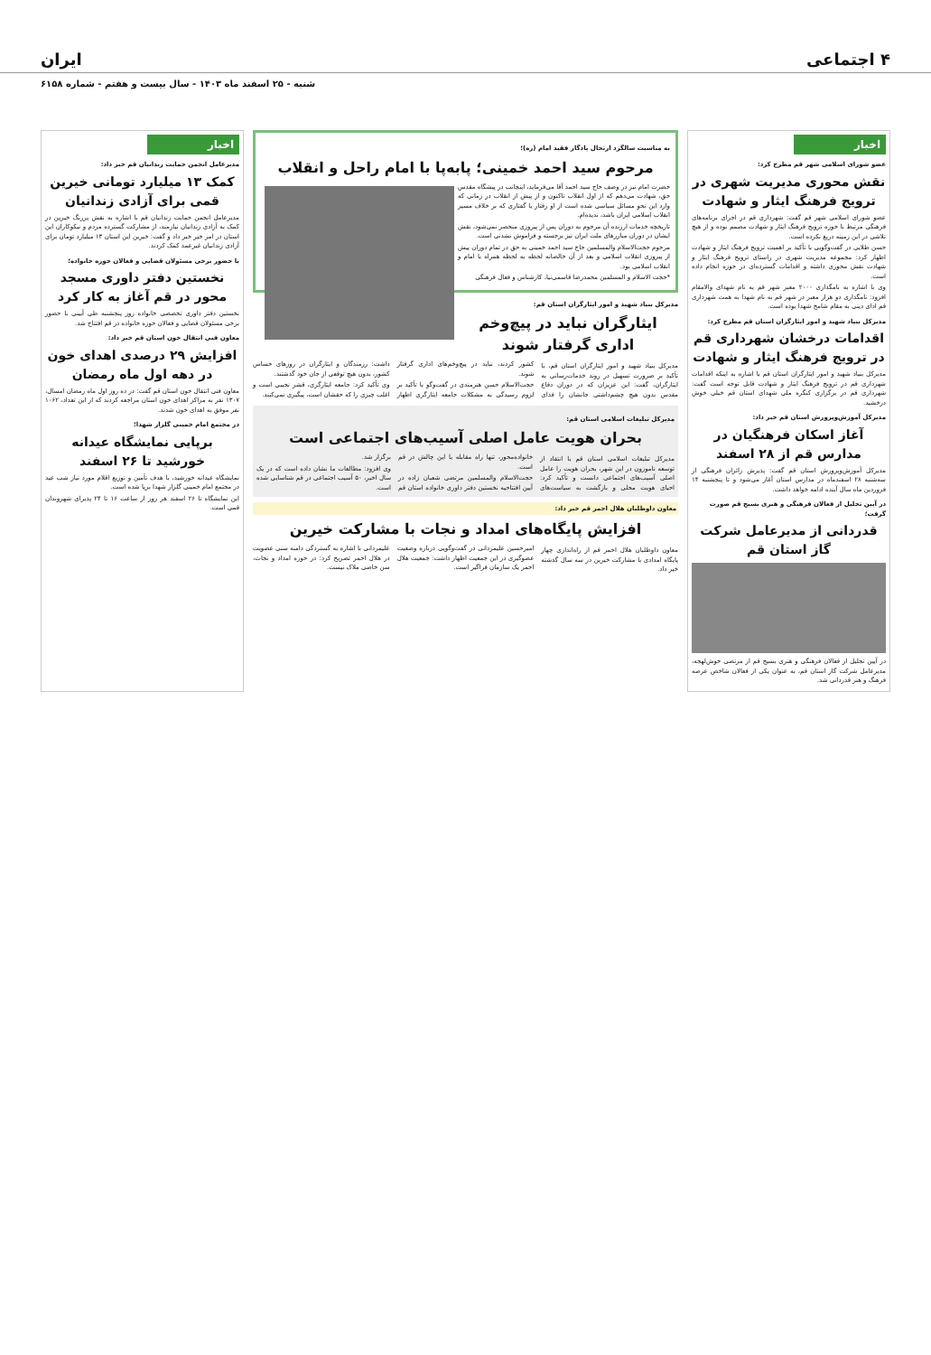۴ اجتماعی ایران
شنبه - ۲۵ اسفند ماه ۱۴۰۳ - سال بیست و هفتم - شماره ۶۱۵۸
اخبار
عضو شورای اسلامی شهر قم مطرح کرد:
نقش محوری مدیریت شهری در ترویج فرهنگ ایثار و شهادت
عضو شورای اسلامی شهر قم گفت: شهرداری قم در اجرای برنامه‌های فرهنگی مرتبط با حوزه ترویج فرهنگ ایثار و شهادت مصمم بوده و از هیچ تلاشی در این زمینه دریغ نکرده است.
حسن طلایی در گفت‌وگویی با تأکید بر اهمیت ترویج فرهنگ ایثار و شهادت اظهار کرد: مجموعه مدیریت شهری در راستای ترویج فرهنگ ایثار و شهادت نقش محوری داشته و اقدامات گسترده‌ای در حوزه انجام داده است.
وی با اشاره به نامگذاری ۲۰۰۰ معبر شهر قم به نام شهدای والامقام افزود: نامگذاری دو هزار معبر در شهر قم به نام شهدا به همت شهرداری قم ادای دینی به مقام شامخ شهدا بوده است.
مدیرکل بنیاد شهید و امور ایثارگران استان قم مطرح کرد:
اقدامات درخشان شهرداری قم در ترویج فرهنگ ایثار و شهادت
مدیرکل بنیاد شهید و امور ایثارگران استان قم با اشاره به اینکه اقدامات شهرداری قم در ترویج فرهنگ ایثار و شهادت قابل توجه است گفت: شهرداری قم در برگزاری کنگره ملی شهدای استان قم خیلی خوش درخشید.
مدیرکل آموزش‌وپرورش استان قم خبر داد:
آغاز اسکان فرهنگیان در مدارس قم از ۲۸ اسفند
مدیرکل آموزش‌وپرورش استان قم گفت: پذیرش زائران فرهنگی از سه‌شنبه ۲۸ اسفندماه در مدارس استان آغاز می‌شود و تا پنجشنبه ۱۴ فروردین ماه سال آینده ادامه خواهد داشت.
در آیین تجلیل از فعالان فرهنگی و هنری بسیج قم صورت گرفت؛
قدردانی از مدیرعامل شرکت گاز استان قم
در آیین تجلیل از فعالان فرهنگی و هنری بسیج قم از مرتضی خوش‌لهجه، مدیرعامل شرکت گاز استان قم، به عنوان یکی از فعالان شاخص عرصه فرهنگ و هنر قدردانی شد.
به مناسبت سالگرد ارتحال یادگار فقید امام (ره)؛
مرحوم سید احمد خمینی؛ پابه‌پا با امام راحل و انقلاب
حضرت امام نیز در وصف حاج سید احمد آقا می‌فرماید، اینجانب در پیشگاه مقدس حق، شهادت می‌دهم که از اول انقلاب تاکنون و از پیش از انقلاب در زمانی که وارد این نحو مسائل سیاسی شده است از او رفتار یا گفتاری که بر خلاف مسیر انقلاب اسلامی ایران باشد، ندیده‌ام.
تاریخچه خدمات ارزنده آن مرحوم به دوران پس از پیروزی منحصر نمی‌شود، نقش ایشان در دوران مبارزهای ملت ایران نیز برجسته و فراموش نشدنی است.
مرحوم حجت‌الاسلام والمسلمین حاج سید احمد خمینی به حق در تمام دوران پیش از پیروزی انقلاب اسلامی و بعد از آن خالصانه لحظه به لحظه همراه با امام و انقلاب اسلامی بود.
*حجت الاسلام و المسلمین محمدرضا قاسمی‌نیا، کارشناس و فعال فرهنگی
مدیرکل بنیاد شهید و امور ایثارگران استان قم:
ایثارگران نباید در پیچ‌وخم اداری گرفتار شوند
مدیرکل بنیاد شهید و امور ایثارگران استان قم، با تأکید بر ضرورت تسهیل در روند خدمات‌رسانی به ایثارگران، گفت: این عزیزان که در دوران دفاع مقدس بدون هیچ چشم‌داشتی جانشان را فدای کشور کردند، نباید در پیچ‌وخم‌های اداری گرفتار شوند.
حجت‌الاسلام حسن هنرمندی در گفت‌وگو با تأکید بر لزوم رسیدگی به مشکلات جامعه ایثارگری اظهار داشت: رزمندگان و ایثارگران در روزهای حساس کشور، بدون هیچ توقعی از جان خود گذشتند.
وی تأکید کرد: جامعه ایثارگری، قشر نجیبی است و اغلب چیزی را که حقشان است، پیگیری نمی‌کنند.
مدیرکل تبلیغات اسلامی استان قم:
بحران هویت عامل اصلی آسیب‌های اجتماعی است
مدیرکل تبلیغات اسلامی استان قم با انتقاد از توسعه ناموزون در این شهر، بحران هویت را عامل اصلی آسیب‌های اجتماعی دانست و تأکید کرد: احیای هویت محلی و بازگشت به سیاست‌های خانواده‌محور، تنها راه مقابله با این چالش در قم است.
حجت‌الاسلام والمسلمین مرتضی شعبان زاده در آیین افتتاحیه نخستین دفتر داوری خانواده استان قم برگزار شد.
وی افزود: مطالعات ما نشان داده است که در یک سال اخیر، ۵۰ آسیب اجتماعی در قم شناسایی شده است.
معاون داوطلبان هلال احمر قم خبر داد:
افزایش پایگاه‌های امداد و نجات با مشارکت خیرین
معاون داوطلبان هلال احمر قم از راه‌اندازی چهار پایگاه امدادی با مشارکت خیرین در سه سال گذشته خبر داد.
امیرحسین علیمردانی در گفت‌وگویی درباره وضعیت عضوگیری در این جمعیت اظهار داشت: جمعیت هلال احمر یک سازمان فراگیر است.
علیمردانی با اشاره به گستردگی دامنه سنی عضویت در هلال احمر تصریح کرد: در حوزه امداد و نجات، سن خاصی ملاک نیست.
اخبار
مدیرعامل انجمن حمایت زندانیان قم خبر داد:
کمک ۱۳ میلیارد تومانی خیرین قمی برای آزادی زندانیان
مدیرعامل انجمن حمایت زندانیان قم با اشاره به نقش پررنگ خیرین در کمک به آزادی زندانیان نیازمند، از مشارکت گسترده مردم و نیکوکاران این استان در امر خیر خبر داد و گفت: خیرین این استان ۱۳ میلیارد تومان برای آزادی زندانیان غیرعمد کمک کردند.
با حضور برخی مسئولان قضایی و فعالان حوزه خانواده؛
نخستین دفتر داوری مسجد محور در قم آغاز به کار کرد
نخستین دفتر داوری تخصصی خانواده روز پنجشنبه طی آیینی با حضور برخی مسئولان قضایی و فعالان حوزه خانواده در قم افتتاح شد.
معاون فنی انتقال خون استان قم خبر داد:
افزایش ۲۹ درصدی اهدای خون در دهه اول ماه رمضان
معاون فنی انتقال خون استان قم گفت: در ده روز اول ماه رمضان امسال، ۱۳۰۷ نفر به مراکز اهدای خون استان مراجعه کردند که از این تعداد، ۱۰۶۲ نفر موفق به اهدای خون شدند.
در مجتمع امام خمینی گلزار شهدا؛
برپایی نمایشگاه عیدانه خورشید تا ۲۶ اسفند
نمایشگاه عیدانه خورشید، با هدف تأمین و توزیع اقلام مورد نیاز شب عید در مجتمع امام خمینی گلزار شهدا برپا شده است.
این نمایشگاه تا ۲۶ اسفند هر روز از ساعت ۱۶ تا ۲۴ پذیرای شهروندان قمی است.